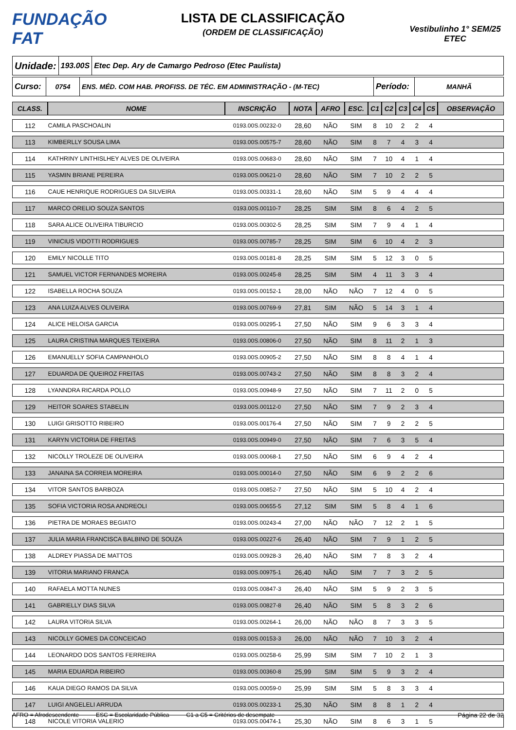FUNDAÇÃO FAT
LISTA DE CLASSIFICAÇÃO
(ORDEM DE CLASSIFICAÇÃO)
Vestibulinho 1° SEM/25
ETEC
Unidade:
193.00S
Etec Dep. Ary de Camargo Pedroso (Etec Paulista)
Curso:
0754 ENS. MÉD. COM HAB. PROFISS. DE TÉC. EM ADMINISTRAÇÃO - (M-TEC)
Período:
MANHÃ
| CLASS. | NOME | INSCRIÇÃO | NOTA | AFRO | ESC. | C1 | C2 | C3 | C4 | C5 | OBSERVAÇÃO |
| --- | --- | --- | --- | --- | --- | --- | --- | --- | --- | --- | --- |
| 112 | CAMILA PASCHOALIN | 0193.00S.00232-0 | 28,60 | NÃO | SIM | 8 | 10 | 2 | 2 | 4 | |
| 113 | KIMBERLLY SOUSA LIMA | 0193.00S.00575-7 | 28,60 | NÃO | SIM | 8 | 7 | 4 | 3 | 4 | |
| 114 | KATHRINY LINTHISLHEY ALVES DE OLIVEIRA | 0193.00S.00683-0 | 28,60 | NÃO | SIM | 7 | 10 | 4 | 1 | 4 | |
| 115 | YASMIN BRIANE PEREIRA | 0193.00S.00621-0 | 28,60 | NÃO | SIM | 7 | 10 | 2 | 2 | 5 | |
| 116 | CAUE HENRIQUE RODRIGUES DA SILVEIRA | 0193.00S.00331-1 | 28,60 | NÃO | SIM | 5 | 9 | 4 | 4 | 4 | |
| 117 | MARCO ORELIO SOUZA SANTOS | 0193.00S.00110-7 | 28,25 | SIM | SIM | 8 | 6 | 4 | 2 | 5 | |
| 118 | SARA ALICE OLIVEIRA TIBURCIO | 0193.00S.00302-5 | 28,25 | SIM | SIM | 7 | 9 | 4 | 1 | 4 | |
| 119 | VINICIUS VIDOTTI RODRIGUES | 0193.00S.00785-7 | 28,25 | SIM | SIM | 6 | 10 | 4 | 2 | 3 | |
| 120 | EMILY NICOLLE TITO | 0193.00S.00181-8 | 28,25 | SIM | SIM | 5 | 12 | 3 | 0 | 5 | |
| 121 | SAMUEL VICTOR FERNANDES MOREIRA | 0193.00S.00245-8 | 28,25 | SIM | SIM | 4 | 11 | 3 | 3 | 4 | |
| 122 | ISABELLA ROCHA SOUZA | 0193.00S.00152-1 | 28,00 | NÃO | NÃO | 7 | 12 | 4 | 0 | 5 | |
| 123 | ANA LUIZA ALVES OLIVEIRA | 0193.00S.00769-9 | 27,81 | SIM | NÃO | 5 | 14 | 3 | 1 | 4 | |
| 124 | ALICE HELOISA GARCIA | 0193.00S.00295-1 | 27,50 | NÃO | SIM | 9 | 6 | 3 | 3 | 4 | |
| 125 | LAURA CRISTINA MARQUES TEIXEIRA | 0193.00S.00806-0 | 27,50 | NÃO | SIM | 8 | 11 | 2 | 1 | 3 | |
| 126 | EMANUELLY SOFIA CAMPANHOLO | 0193.00S.00905-2 | 27,50 | NÃO | SIM | 8 | 8 | 4 | 1 | 4 | |
| 127 | EDUARDA DE QUEIROZ FREITAS | 0193.00S.00743-2 | 27,50 | NÃO | SIM | 8 | 8 | 3 | 2 | 4 | |
| 128 | LYANNDRA RICARDA POLLO | 0193.00S.00948-9 | 27,50 | NÃO | SIM | 7 | 11 | 2 | 0 | 5 | |
| 129 | HEITOR SOARES STABELIN | 0193.00S.00112-0 | 27,50 | NÃO | SIM | 7 | 9 | 2 | 3 | 4 | |
| 130 | LUIGI GRISOTTO RIBEIRO | 0193.00S.00176-4 | 27,50 | NÃO | SIM | 7 | 9 | 2 | 2 | 5 | |
| 131 | KARYN VICTORIA DE FREITAS | 0193.00S.00949-0 | 27,50 | NÃO | SIM | 7 | 6 | 3 | 5 | 4 | |
| 132 | NICOLLY TROLEZE DE OLIVEIRA | 0193.00S.00068-1 | 27,50 | NÃO | SIM | 6 | 9 | 4 | 2 | 4 | |
| 133 | JANAINA SA CORREIA MOREIRA | 0193.00S.00014-0 | 27,50 | NÃO | SIM | 6 | 9 | 2 | 2 | 6 | |
| 134 | VITOR SANTOS BARBOZA | 0193.00S.00852-7 | 27,50 | NÃO | SIM | 5 | 10 | 4 | 2 | 4 | |
| 135 | SOFIA VICTORIA ROSA ANDREOLI | 0193.00S.00655-5 | 27,12 | SIM | SIM | 5 | 8 | 4 | 1 | 6 | |
| 136 | PIETRA DE MORAES BEGIATO | 0193.00S.00243-4 | 27,00 | NÃO | NÃO | 7 | 12 | 2 | 1 | 5 | |
| 137 | JULIA MARIA FRANCISCA BALBINO DE SOUZA | 0193.00S.00227-6 | 26,40 | NÃO | SIM | 7 | 9 | 1 | 2 | 5 | |
| 138 | ALDREY PIASSA DE MATTOS | 0193.00S.00928-3 | 26,40 | NÃO | SIM | 7 | 8 | 3 | 2 | 4 | |
| 139 | VITORIA MARIANO FRANCA | 0193.00S.00975-1 | 26,40 | NÃO | SIM | 7 | 7 | 3 | 2 | 5 | |
| 140 | RAFAELA MOTTA NUNES | 0193.00S.00847-3 | 26,40 | NÃO | SIM | 5 | 9 | 2 | 3 | 5 | |
| 141 | GABRIELLY DIAS SILVA | 0193.00S.00827-8 | 26,40 | NÃO | SIM | 5 | 8 | 3 | 2 | 6 | |
| 142 | LAURA VITORIA SILVA | 0193.00S.00264-1 | 26,00 | NÃO | NÃO | 8 | 7 | 3 | 3 | 5 | |
| 143 | NICOLLY GOMES DA CONCEICAO | 0193.00S.00153-3 | 26,00 | NÃO | NÃO | 7 | 10 | 3 | 2 | 4 | |
| 144 | LEONARDO DOS SANTOS FERREIRA | 0193.00S.00258-6 | 25,99 | SIM | SIM | 7 | 10 | 2 | 1 | 3 | |
| 145 | MARIA EDUARDA RIBEIRO | 0193.00S.00360-8 | 25,99 | SIM | SIM | 5 | 9 | 3 | 2 | 4 | |
| 146 | KAUA DIEGO RAMOS DA SILVA | 0193.00S.00059-0 | 25,99 | SIM | SIM | 5 | 8 | 3 | 3 | 4 | |
| 147 | LUIGI ANGELELI ARRUDA | 0193.00S.00233-1 | 25,30 | NÃO | SIM | 8 | 8 | 1 | 2 | 4 | |
| 148 | NICOLE VITORIA VALERIO | 0193.00S.00474-1 | 25,30 | NÃO | SIM | 8 | 6 | 3 | 1 | 5 | |
AFRO = Afrodescendente ESC = Escolaridade Pública C1 a C5 = Critérios de desempate Página 22 de 32